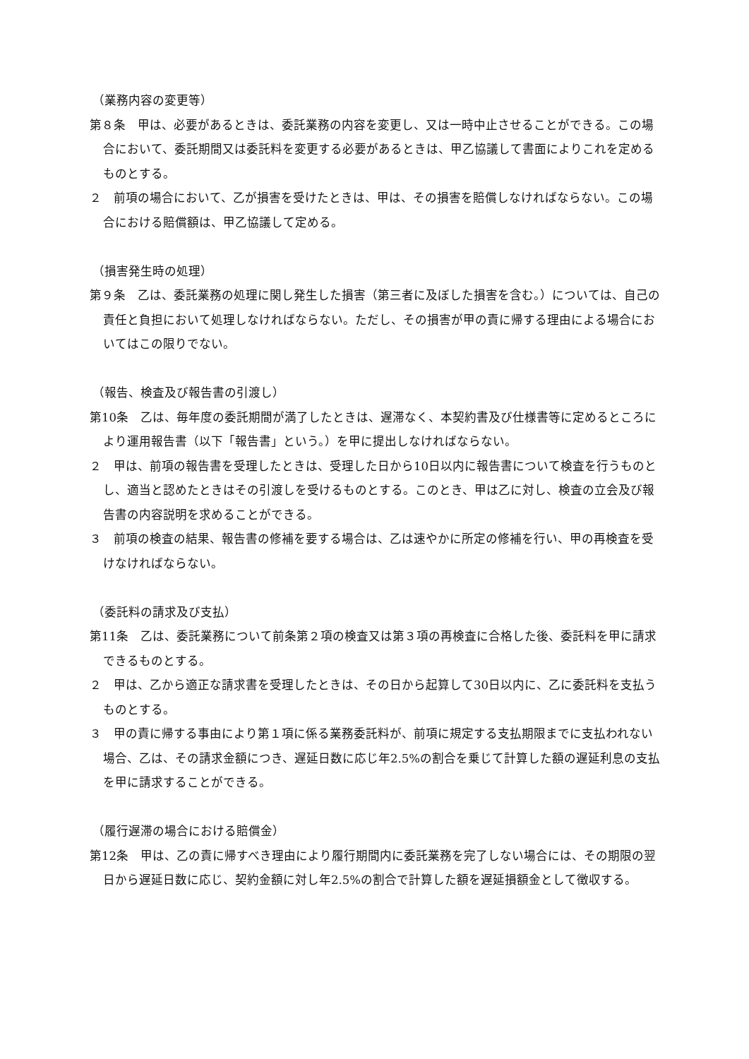（業務内容の変更等）
第８条　甲は、必要があるときは、委託業務の内容を変更し、又は一時中止させることができる。この場合において、委託期間又は委託料を変更する必要があるときは、甲乙協議して書面によりこれを定めるものとする。
２　前項の場合において、乙が損害を受けたときは、甲は、その損害を賠償しなければならない。この場合における賠償額は、甲乙協議して定める。
（損害発生時の処理）
第９条　乙は、委託業務の処理に関し発生した損害（第三者に及ぼした損害を含む。）については、自己の責任と負担において処理しなければならない。ただし、その損害が甲の責に帰する理由による場合においてはこの限りでない。
（報告、検査及び報告書の引渡し）
第10条　乙は、毎年度の委託期間が満了したときは、遅滞なく、本契約書及び仕様書等に定めるところにより運用報告書（以下「報告書」という。）を甲に提出しなければならない。
２　甲は、前項の報告書を受理したときは、受理した日から10日以内に報告書について検査を行うものとし、適当と認めたときはその引渡しを受けるものとする。このとき、甲は乙に対し、検査の立会及び報告書の内容説明を求めることができる。
３　前項の検査の結果、報告書の修補を要する場合は、乙は速やかに所定の修補を行い、甲の再検査を受けなければならない。
（委託料の請求及び支払）
第11条　乙は、委託業務について前条第２項の検査又は第３項の再検査に合格した後、委託料を甲に請求できるものとする。
２　甲は、乙から適正な請求書を受理したときは、その日から起算して30日以内に、乙に委託料を支払うものとする。
３　甲の責に帰する事由により第１項に係る業務委託料が、前項に規定する支払期限までに支払われない場合、乙は、その請求金額につき、遅延日数に応じ年2.5%の割合を乗じて計算した額の遅延利息の支払を甲に請求することができる。
（履行遅滞の場合における賠償金）
第12条　甲は、乙の責に帰すべき理由により履行期間内に委託業務を完了しない場合には、その期限の翌日から遅延日数に応じ、契約金額に対し年2.5%の割合で計算した額を遅延損額金として徴収する。